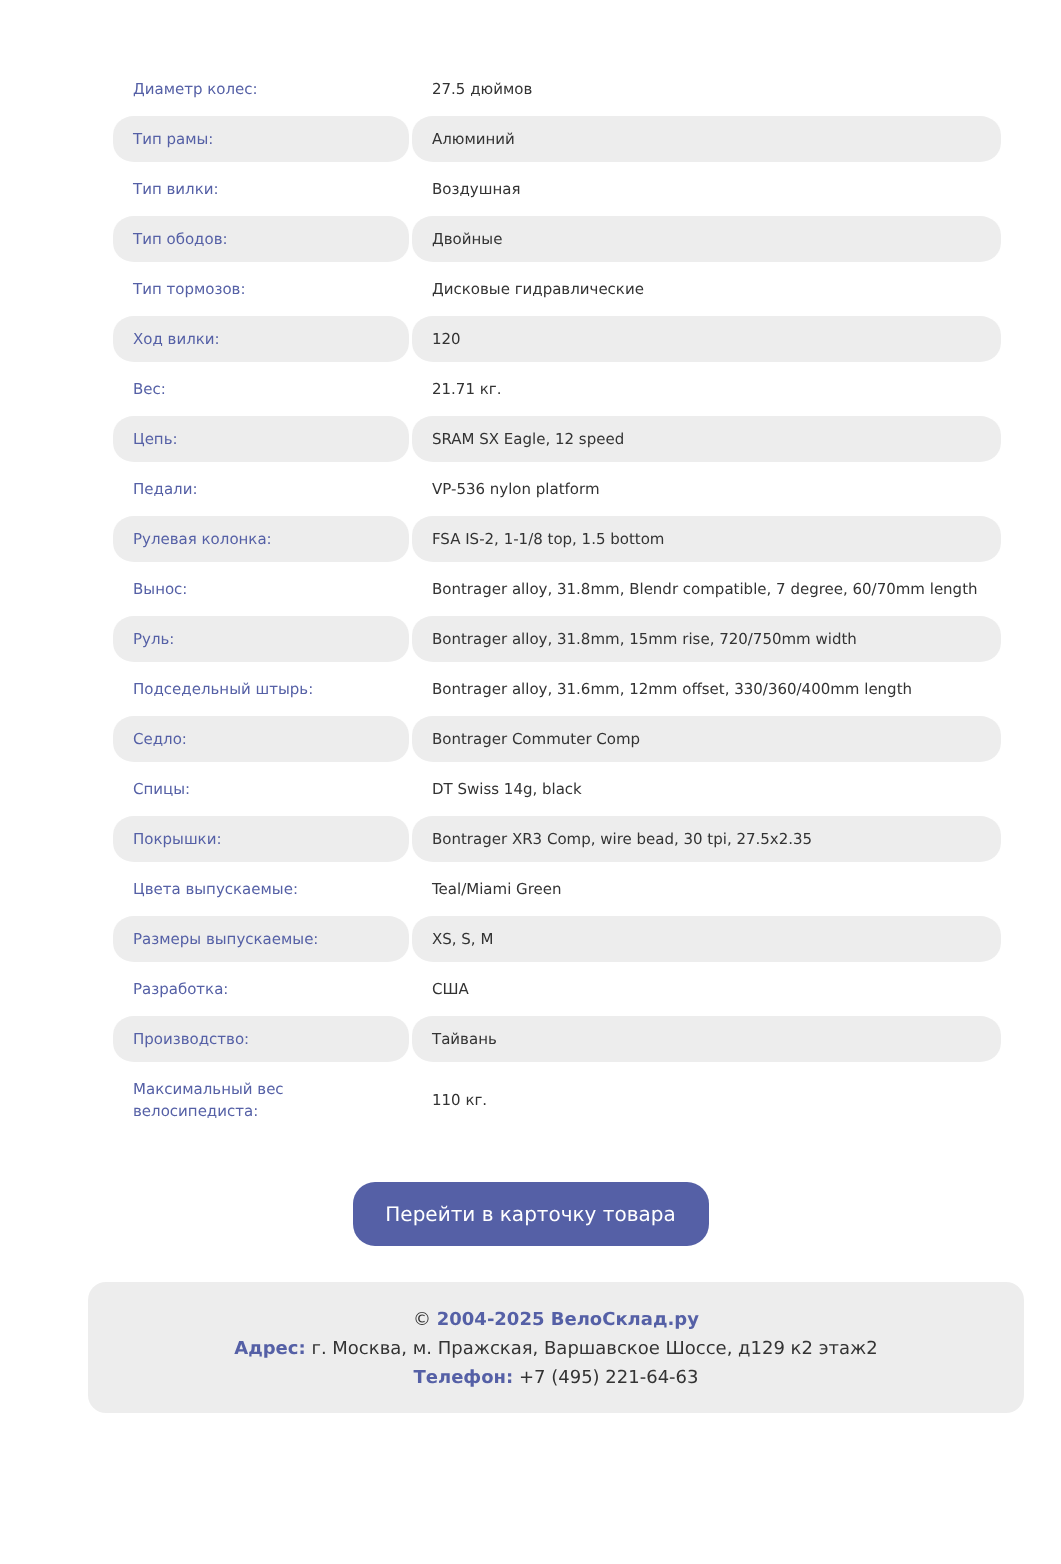| Диаметр колес: | 27.5 дюймов |
| Тип рамы: | Алюминий |
| Тип вилки: | Воздушная |
| Тип ободов: | Двойные |
| Тип тормозов: | Дисковые гидравлические |
| Ход вилки: | 120 |
| Вес: | 21.71 кг. |
| Цепь: | SRAM SX Eagle, 12 speed |
| Педали: | VP-536 nylon platform |
| Рулевая колонка: | FSA IS-2, 1-1/8 top, 1.5 bottom |
| Вынос: | Bontrager alloy, 31.8mm, Blendr compatible, 7 degree, 60/70mm length |
| Руль: | Bontrager alloy, 31.8mm, 15mm rise, 720/750mm width |
| Подседельный штырь: | Bontrager alloy, 31.6mm, 12mm offset, 330/360/400mm length |
| Седло: | Bontrager Commuter Comp |
| Спицы: | DT Swiss 14g, black |
| Покрышки: | Bontrager XR3 Comp, wire bead, 30 tpi, 27.5x2.35 |
| Цвета выпускаемые: | Teal/Miami Green |
| Размеры выпускаемые: | XS, S, M |
| Разработка: | США |
| Производство: | Тайвань |
| Максимальный вес велосипедиста: | 110 кг. |
Перейти в карточку товара
© 2004-2025 ВелоСклад.ру
Адрес: г. Москва, м. Пражская, Варшавское Шоссе, д129 к2 этаж2
Телефон: +7 (495) 221-64-63